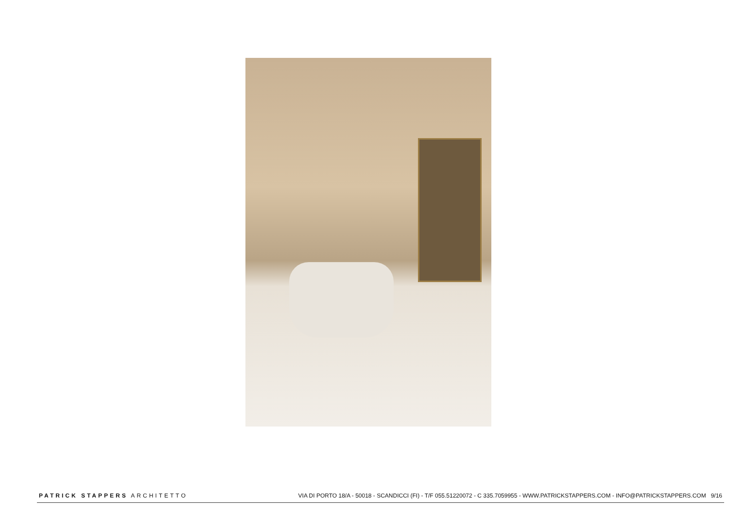PATRICK STAPPERS ARCHITETTO VIA DI PORTO 18/A - 50018 - SCANDICCI (FI) - T/F 055.51220072 - C 335.7059955 - WWW.PATRICKSTAPPERS.COM - INFO@PATRICKSTAPPERS.COM 9/16